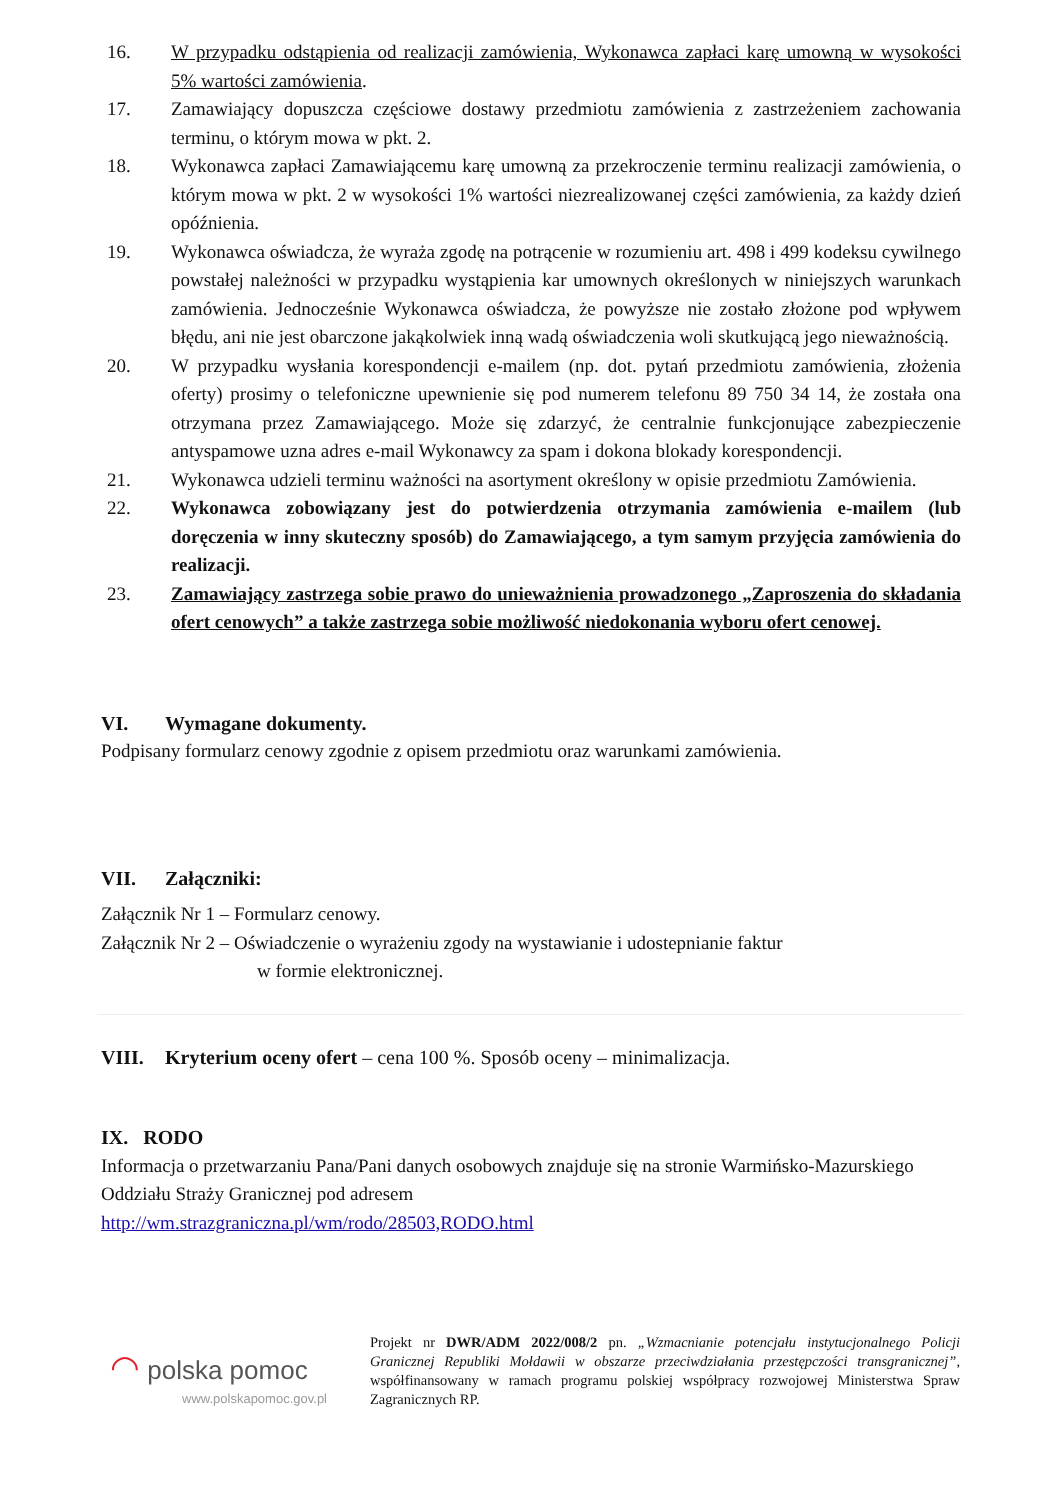16. W przypadku odstąpienia od realizacji zamówienia, Wykonawca zapłaci karę umowną w wysokości 5% wartości zamówienia.
17. Zamawiający dopuszcza częściowe dostawy przedmiotu zamówienia z zastrzeżeniem zachowania terminu, o którym mowa w pkt. 2.
18. Wykonawca zapłaci Zamawiającemu karę umowną za przekroczenie terminu realizacji zamówienia, o którym mowa w pkt. 2 w wysokości 1% wartości niezrealizowanej części zamówienia, za każdy dzień opóźnienia.
19. Wykonawca oświadcza, że wyraża zgodę na potrącenie w rozumieniu art. 498 i 499 kodeksu cywilnego powstałej należności w przypadku wystąpienia kar umownych określonych w niniejszych warunkach zamówienia. Jednocześnie Wykonawca oświadcza, że powyższe nie zostało złożone pod wpływem błędu, ani nie jest obarczone jakąkolwiek inną wadą oświadczenia woli skutkującą jego nieważnością.
20. W przypadku wysłania korespondencji e-mailem (np. dot. pytań przedmiotu zamówienia, złożenia oferty) prosimy o telefoniczne upewnienie się pod numerem telefonu 89 750 34 14, że została ona otrzymana przez Zamawiającego. Może się zdarzyć, że centralnie funkcjonujące zabezpieczenie antyspamowe uzna adres e-mail Wykonawcy za spam i dokona blokady korespondencji.
21. Wykonawca udzieli terminu ważności na asortyment określony w opisie przedmiotu Zamówienia.
22. Wykonawca zobowiązany jest do potwierdzenia otrzymania zamówienia e-mailem (lub doręczenia w inny skuteczny sposób) do Zamawiającego, a tym samym przyjęcia zamówienia do realizacji.
23. Zamawiający zastrzega sobie prawo do unieważnienia prowadzonego „Zaproszenia do składania ofert cenowych” a także zastrzega sobie możliwość niedokonania wyboru ofert cenowej.
VI. Wymagane dokumenty.
Podpisany formularz cenowy zgodnie z opisem przedmiotu oraz warunkami zamówienia.
VII. Załączniki:
Załącznik Nr 1 – Formularz cenowy.
Załącznik Nr 2 – Oświadczenie o wyrażeniu zgody na wystawianie i udostepnianie faktur
w formie elektronicznej.
VIII. Kryterium oceny ofert – cena 100 %. Sposób oceny – minimalizacja.
IX. RODO
Informacja o przetwarzaniu Pana/Pani danych osobowych znajduje się na stronie Warmińsko-Mazurskiego Oddziału Straży Granicznej pod adresem
http://wm.strazgraniczna.pl/wm/rodo/28503,RODO.html
◠ polska pomoc
www.polskapomoc.gov.pl
Projekt nr DWR/ADM 2022/008/2 pn. „Wzmacnianie potencjału instytucjonalnego Policji Granicznej Republiki Mołdawii w obszarze przeciwdziałania przestępczości transgranicznej”, współfinansowany w ramach programu polskiej współpracy rozwojowej Ministerstwa Spraw Zagranicznych RP.